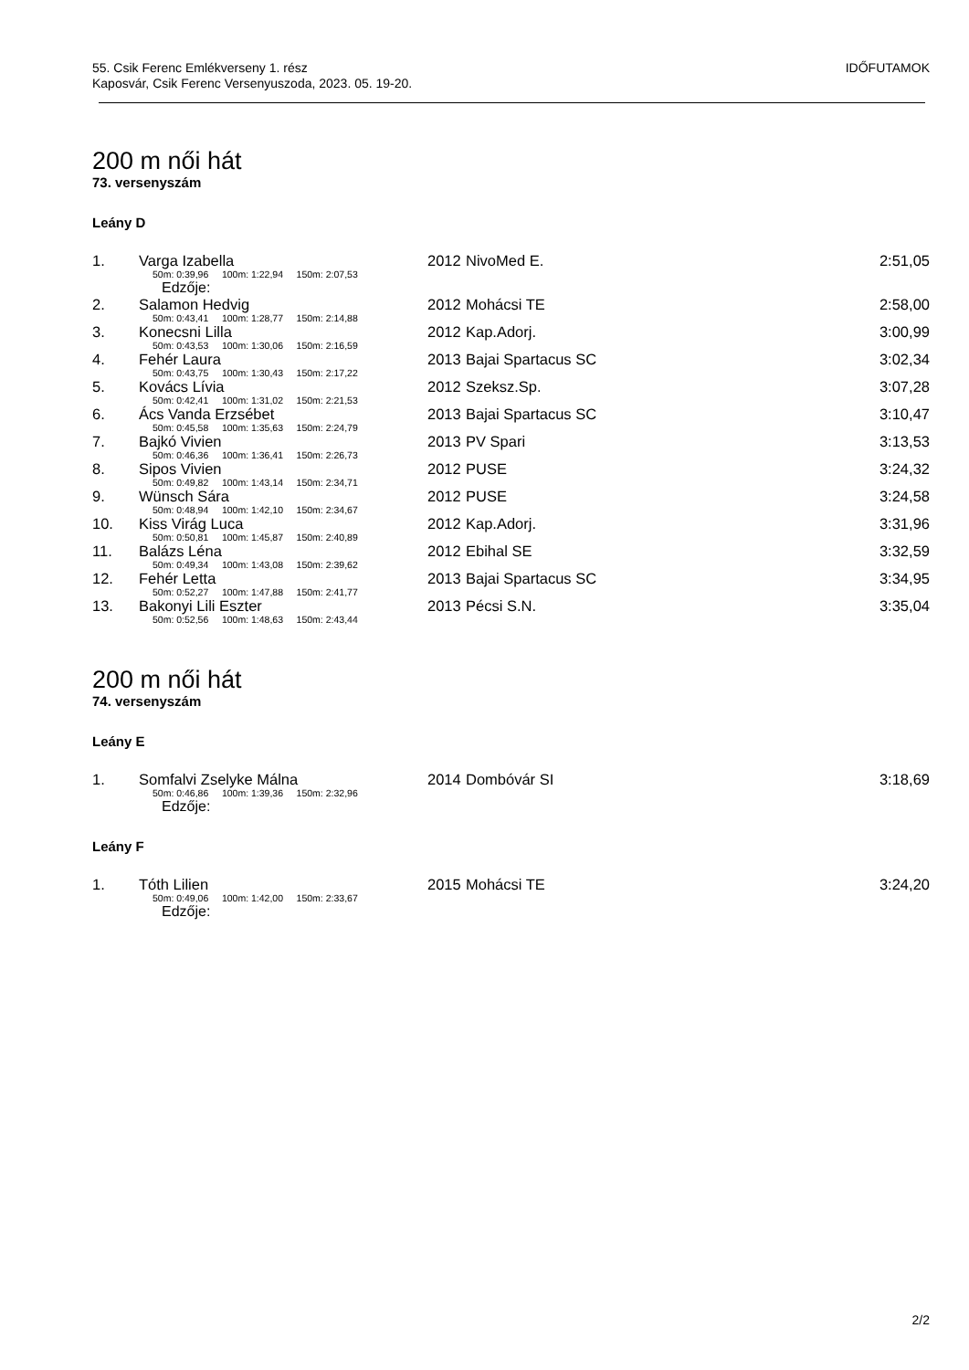55. Csik Ferenc Emlékverseny 1. rész
Kaposvár, Csik Ferenc Versenyuszoda, 2023. 05. 19-20.
IDŐFUTAMOK
200 m női hát
73. versenyszám
Leány D
| 1. | Varga Izabella | 2012 | NivoMed E. | 2:51,05 |
| | 50m: 0:39,96 100m: 1:22,94 150m: 2:07,53 | | | |
| Edzője: | | | | |
| 2. | Salamon Hedvig | 2012 | Mohácsi TE | 2:58,00 |
| | 50m: 0:43,41 100m: 1:28,77 150m: 2:14,88 | | | |
| 3. | Konecsni Lilla | 2012 | Kap.Adorj. | 3:00,99 |
| | 50m: 0:43,53 100m: 1:30,06 150m: 2:16,59 | | | |
| 4. | Fehér Laura | 2013 | Bajai Spartacus SC | 3:02,34 |
| | 50m: 0:43,75 100m: 1:30,43 150m: 2:17,22 | | | |
| 5. | Kovács Lívia | 2012 | Szeksz.Sp. | 3:07,28 |
| | 50m: 0:42,41 100m: 1:31,02 150m: 2:21,53 | | | |
| 6. | Ács Vanda Erzsébet | 2013 | Bajai Spartacus SC | 3:10,47 |
| | 50m: 0:45,58 100m: 1:35,63 150m: 2:24,79 | | | |
| 7. | Bajkó Vivien | 2013 | PV Spari | 3:13,53 |
| | 50m: 0:46,36 100m: 1:36,41 150m: 2:26,73 | | | |
| 8. | Sipos Vivien | 2012 | PUSE | 3:24,32 |
| | 50m: 0:49,82 100m: 1:43,14 150m: 2:34,71 | | | |
| 9. | Wünsch Sára | 2012 | PUSE | 3:24,58 |
| | 50m: 0:48,94 100m: 1:42,10 150m: 2:34,67 | | | |
| 10. | Kiss Virág Luca | 2012 | Kap.Adorj. | 3:31,96 |
| | 50m: 0:50,81 100m: 1:45,87 150m: 2:40,89 | | | |
| 11. | Balázs Léna | 2012 | Ebihal SE | 3:32,59 |
| | 50m: 0:49,34 100m: 1:43,08 150m: 2:39,62 | | | |
| 12. | Fehér Letta | 2013 | Bajai Spartacus SC | 3:34,95 |
| | 50m: 0:52,27 100m: 1:47,88 150m: 2:41,77 | | | |
| 13. | Bakonyi Lili Eszter | 2013 | Pécsi S.N. | 3:35,04 |
| | 50m: 0:52,56 100m: 1:48,63 150m: 2:43,44 | | | |
200 m női hát
74. versenyszám
Leány E
| 1. | Somfalvi Zselyke Málna | 2014 | Dombóvár SI | 3:18,69 |
| | 50m: 0:46,86 100m: 1:39,36 150m: 2:32,96 | | | |
| Edzője: | | | | |
Leány F
| 1. | Tóth Lilien | 2015 | Mohácsi TE | 3:24,20 |
| | 50m: 0:49,06 100m: 1:42,00 150m: 2:33,67 | | | |
| Edzője: | | | | |
2/2